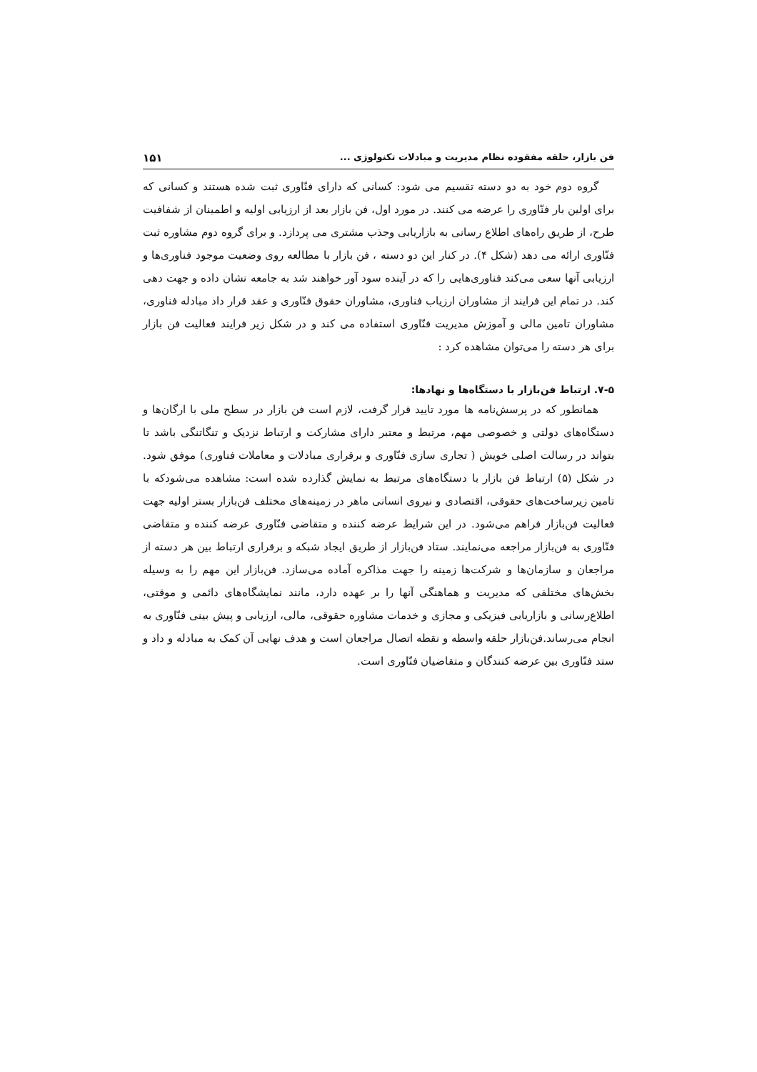فن بازار، حلقه مفقوده نظام مدیریت و مبادلات تکنولوژی ... ۱۵۱
گروه دوم خود به دو دسته تقسیم می شود: کسانی که دارای فنّاوری ثبت شده هستند و کسانی که برای اولین بار فنّاوری را عرضه می کنند. در مورد اول، فن بازار بعد از ارزیابی اولیه و اطمینان از شفافیت طرح، از طریق راه‌های اطلاع رسانی به بازاریابی وجذب مشتری می پردازد. و برای گروه دوم مشاوره ثبت فنّاوری ارائه می دهد (شکل ۴). در کنار این دو دسته ، فن بازار با مطالعه روی وضعیت موجود فناوری‌ها و ارزیابی آنها سعی می‌کند فناوری‌هایی را که در آینده سود آور خواهند شد به جامعه نشان داده و جهت دهی کند. در تمام این فرایند از مشاوران ارزیاب فناوری، مشاوران حقوق فنّاوری و عقد قرار داد مبادله فناوری، مشاوران تامین مالی و آموزش مدیریت فنّاوری استفاده می کند و در شکل زیر فرایند فعالیت فن بازار برای هر دسته را می‌توان مشاهده کرد :
۷-۵. ارتباط فن‌بازار با دستگاه‌ها و نهادها:
همانطور که در پرسش‌نامه ها مورد تایید قرار گرفت، لازم است فن بازار در سطح ملی با ارگان‌ها و دستگاه‌های دولتی و خصوصی مهم، مرتبط و معتبر دارای مشارکت و ارتباط نزدیک و تنگاتنگی باشد تا بتواند در رسالت اصلی خویش ( تجاری سازی فنّاوری و برقراری مبادلات و معاملات فناوری) موفق شود. در شکل (۵) ارتباط فن بازار با دستگاه‌های مرتبط به نمایش گذارده شده است: مشاهده می‌شودکه با تامین زیرساخت‌های حقوقی، اقتصادی و نیروی انسانی ماهر در زمینه‌های مختلف فن‌بازار بستر اولیه جهت فعالیت فن‌بازار فراهم می‌شود. در این شرایط عرضه کننده و متقاضی فنّاوری عرضه کننده و متقاضی فنّاوری به فن‌بازار مراجعه می‌نمایند. ستاد فن‌بازار از طریق ایجاد شبکه و برقراری ارتباط بین هر دسته از مراجعان و سازمان‌ها و شرکت‌ها زمینه را جهت مذاکره آماده می‌سازد. فن‌بازار این مهم را به وسیله بخش‌های مختلفی که مدیریت و هماهنگی آنها را بر عهده دارد، مانند نمایشگاه‌های دائمی و موقتی، اطلاع‌رسانی و بازاریابی فیزیکی و مجازی و خدمات مشاوره حقوقی، مالی، ارزیابی و پیش بینی فنّاوری به انجام می‌رساند.فن‌بازار حلقه واسطه و نقطه اتصال مراجعان است و هدف نهایی آن کمک به مبادله و داد و ستد فنّاوری بین عرضه کنندگان و متقاضیان فنّاوری است.